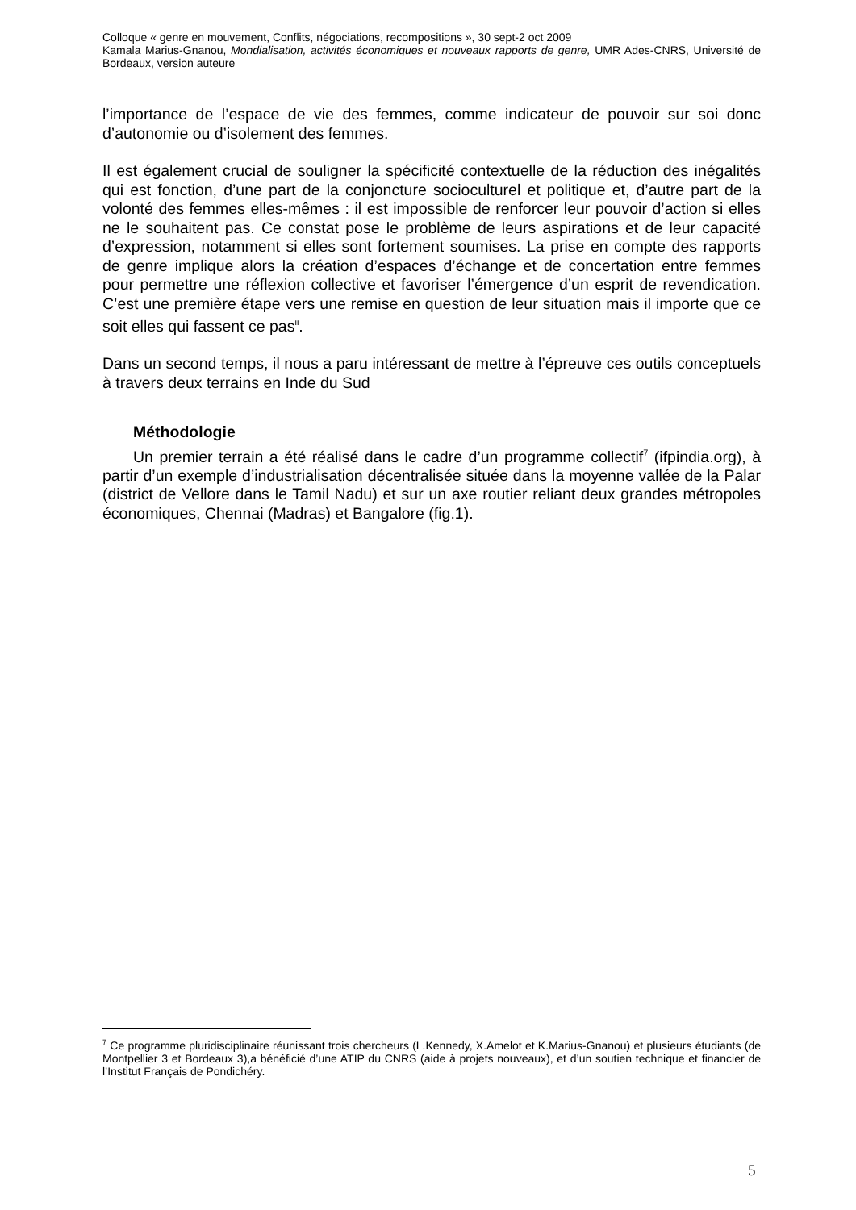Colloque « genre en mouvement, Conflits, négociations, recompositions », 30 sept-2 oct 2009
Kamala Marius-Gnanou, Mondialisation, activités économiques et nouveaux rapports de genre, UMR Ades-CNRS, Université de Bordeaux, version auteure
l’importance de l’espace de vie des femmes, comme indicateur de pouvoir sur soi donc d’autonomie ou d’isolement des femmes.
Il est également crucial de souligner la spécificité contextuelle de la réduction des inégalités qui est fonction, d’une part de la conjoncture socioculturel et politique et, d’autre part de la volonté des femmes elles-mêmes : il est impossible de renforcer leur pouvoir d’action si elles ne le souhaitent pas. Ce constat pose le problème de leurs aspirations et de leur capacité d’expression, notamment si elles sont fortement soumises. La prise en compte des rapports de genre implique alors la création d’espaces d’échange et de concertation entre femmes pour permettre une réflexion collective et favoriser l’émergence d’un esprit de revendication. C’est une première étape vers une remise en question de leur situation mais il importe que ce soit elles qui fassent ce pas<sup>ii</sup>.
Dans un second temps, il nous a paru intéressant de mettre à l’épreuve ces outils conceptuels à travers deux terrains en Inde du Sud
Méthodologie
Un premier terrain a été réalisé dans le cadre d’un programme collectif<sup>7</sup> (ifpindia.org), à partir d’un exemple d’industrialisation décentralisée située dans la moyenne vallée de la Palar (district de Vellore dans le Tamil Nadu) et sur un axe routier reliant deux grandes métropoles économiques, Chennai (Madras) et Bangalore (fig.1).
<sup>7</sup> Ce programme pluridisciplinaire réunissant trois chercheurs (L.Kennedy, X.Amelot et K.Marius-Gnanou) et plusieurs étudiants (de Montpellier 3 et Bordeaux 3),a bénéficié d’une ATIP du CNRS (aide à projets nouveaux), et d’un soutien technique et financier de l’Institut Français de Pondichéry.
5